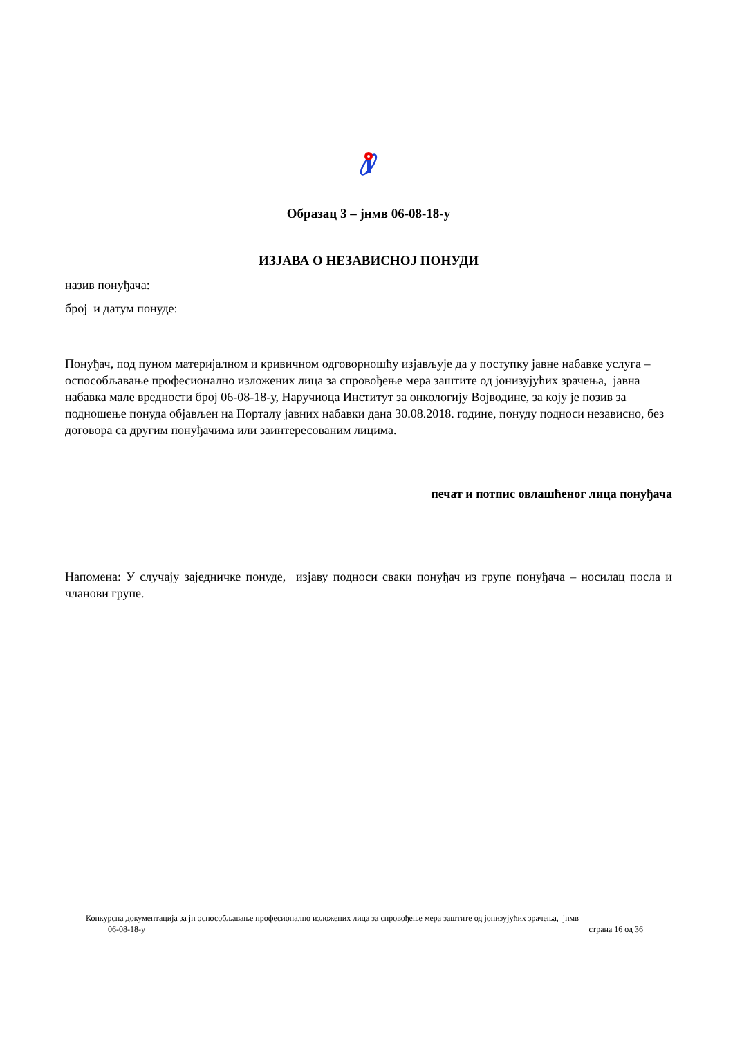Образац 3 – јнмв 06-08-18-у
ИЗЈАВА О НЕЗАВИСНОЈ ПОНУДИ
назив понуђача:
број и датум понуде:
Понуђач, под пуном материјалном и кривичном одговорношћу изјављује да у поступку јавне набавке услуга – оспособљавање професионално изложених лица за спровођење мера заштите од јонизујућих зрачења, јавна набавка мале вредности број 06-08-18-у, Наручиоца Институт за онкологију Војводине, за коју је позив за подношење понуда објављен на Порталу јавних набавки дана 30.08.2018. године, понуду подноси независно, без договора са другим понуђачима или заинтересованим лицима.
печат и потпис овлашћеног лица понуђача
Напомена: У случају заједничке понуде, изјаву подноси сваки понуђач из групе понуђача – носилац посла и чланови групе.
Конкурсна документација за јн оспособљавање професионално изложених лица за спровођење мера заштите од јонизујућих зрачења, јнмв
06-08-18-у страна 16 од 36